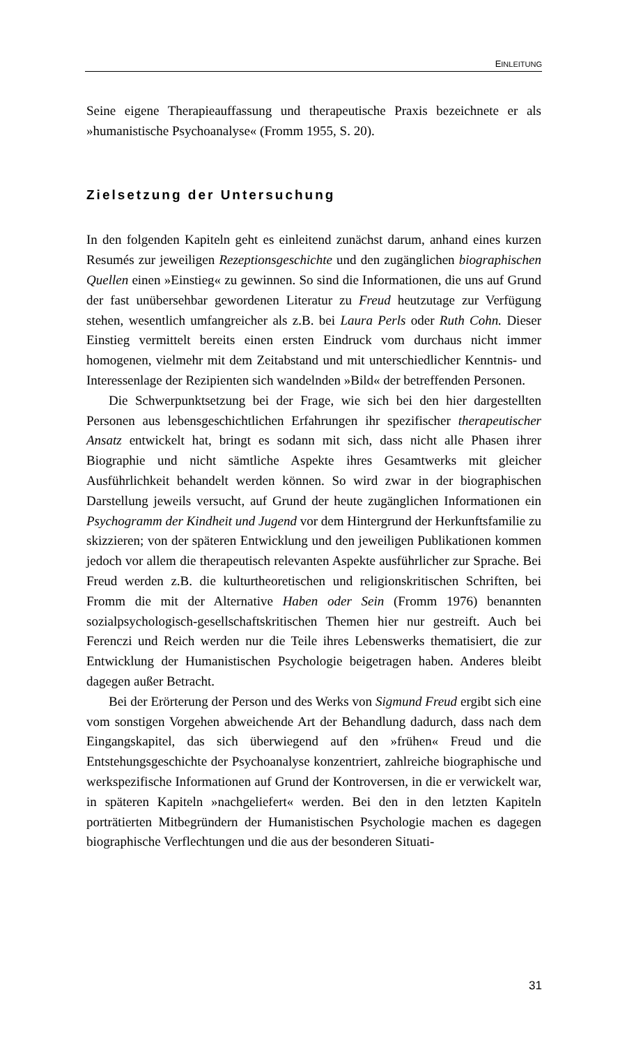EINLEITUNG
Seine eigene Therapieauffassung und therapeutische Praxis bezeichnete er als »humanistische Psychoanalyse« (Fromm 1955, S. 20).
Zielsetzung der Untersuchung
In den folgenden Kapiteln geht es einleitend zunächst darum, anhand eines kurzen Resumés zur jeweiligen Rezeptionsgeschichte und den zugänglichen biographischen Quellen einen »Einstieg« zu gewinnen. So sind die Informationen, die uns auf Grund der fast unübersehbar gewordenen Literatur zu Freud heutzutage zur Verfügung stehen, wesentlich umfangreicher als z.B. bei Laura Perls oder Ruth Cohn. Dieser Einstieg vermittelt bereits einen ersten Eindruck vom durchaus nicht immer homogenen, vielmehr mit dem Zeitabstand und mit unterschiedlicher Kenntnis- und Interessenlage der Rezipienten sich wandelnden »Bild« der betreffenden Personen.
Die Schwerpunktsetzung bei der Frage, wie sich bei den hier dargestellten Personen aus lebensgeschichtlichen Erfahrungen ihr spezifischer therapeutischer Ansatz entwickelt hat, bringt es sodann mit sich, dass nicht alle Phasen ihrer Biographie und nicht sämtliche Aspekte ihres Gesamtwerks mit gleicher Ausführlichkeit behandelt werden können. So wird zwar in der biographischen Darstellung jeweils versucht, auf Grund der heute zugänglichen Informationen ein Psychogramm der Kindheit und Jugend vor dem Hintergrund der Herkunftsfamilie zu skizzieren; von der späteren Entwicklung und den jeweiligen Publikationen kommen jedoch vor allem die therapeutisch relevanten Aspekte ausführlicher zur Sprache. Bei Freud werden z.B. die kulturtheoretischen und religionskritischen Schriften, bei Fromm die mit der Alternative Haben oder Sein (Fromm 1976) benannten sozialpsychologisch-gesellschaftskritischen Themen hier nur gestreift. Auch bei Ferenczi und Reich werden nur die Teile ihres Lebenswerks thematisiert, die zur Entwicklung der Humanistischen Psychologie beigetragen haben. Anderes bleibt dagegen außer Betracht.
Bei der Erörterung der Person und des Werks von Sigmund Freud ergibt sich eine vom sonstigen Vorgehen abweichende Art der Behandlung dadurch, dass nach dem Eingangskapitel, das sich überwiegend auf den »frühen« Freud und die Entstehungsgeschichte der Psychoanalyse konzentriert, zahlreiche biographische und werkspezifische Informationen auf Grund der Kontroversen, in die er verwickelt war, in späteren Kapiteln »nachgeliefert« werden. Bei den in den letzten Kapiteln porträtierten Mitbegründern der Humanistischen Psychologie machen es dagegen biographische Verflechtungen und die aus der besonderen Situati-
31